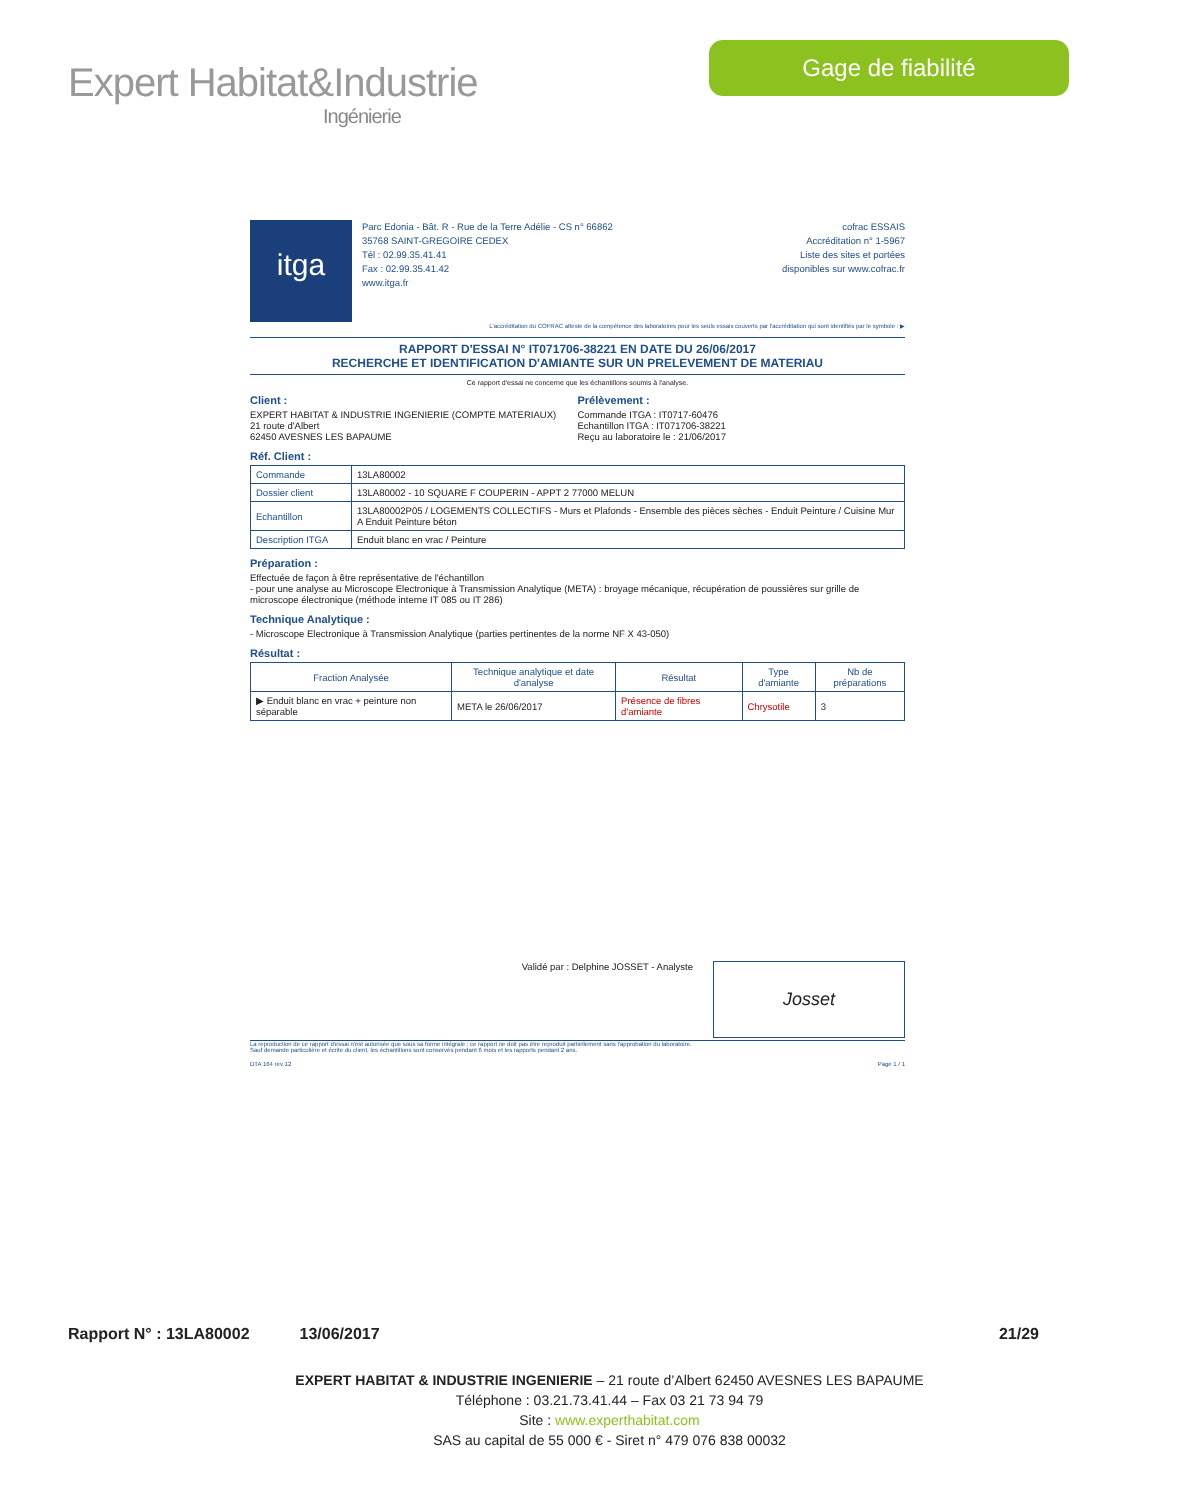Expert Habitat&Industrie
Ingénierie
Gage de fiabilité
itga
Parc Edonia - Bât. R - Rue de la Terre Adélie - CS n° 66862
35768 SAINT-GREGOIRE CEDEX
Tél : 02.99.35.41.41
Fax : 02.99.35.41.42
www.itga.fr
cofrac ESSAIS
Accréditation n° 1-5967
Liste des sites et portées
disponibles sur www.cofrac.fr
L'accréditation du COFRAC atteste de la compétence des laboratoires pour les seuls essais couverts par l'accréditation qui sont identifiés par le symbole : ▶
RAPPORT D'ESSAI N° IT071706-38221 EN DATE DU 26/06/2017
RECHERCHE ET IDENTIFICATION D'AMIANTE SUR UN PRELEVEMENT DE MATERIAU
Ce rapport d'essai ne concerne que les échantillons soumis à l'analyse.
Client :
EXPERT HABITAT & INDUSTRIE INGENIERIE (COMPTE MATERIAUX)
21 route d'Albert
62450 AVESNES LES BAPAUME
Prélèvement :
Commande ITGA : IT0717-60476
Echantillon ITGA : IT071706-38221
Reçu au laboratoire le : 21/06/2017
Réf. Client :
| Commande | 13LA80002 |
| Dossier client | 13LA80002 - 10 SQUARE F COUPERIN - APPT 2 77000 MELUN |
| Echantillon | 13LA80002P05 / LOGEMENTS COLLECTIFS - Murs et Plafonds - Ensemble des pièces sèches - Enduit Peinture / Cuisine Mur A Enduit Peinture béton |
| Description ITGA | Enduit blanc en vrac / Peinture |
Préparation :
Effectuée de façon à être représentative de l'échantillon
- pour une analyse au Microscope Electronique à Transmission Analytique (META) : broyage mécanique, récupération de poussières sur grille de microscope électronique (méthode interne IT 085 ou IT 286)
Technique Analytique :
- Microscope Electronique à Transmission Analytique (parties pertinentes de la norme NF X 43-050)
Résultat :
| Fraction Analysée | Technique analytique et date d'analyse | Résultat | Type d'amiante | Nb de préparations |
| --- | --- | --- | --- | --- |
| ▶ Enduit blanc en vrac + peinture non séparable | META le 26/06/2017 | Présence de fibres d'amiante | Chrysotile | 3 |
Validé par : Delphine JOSSET - Analyste
Josset
La reproduction de ce rapport d'essai n'est autorisée que sous sa forme intégrale ; ce rapport ne doit pas être reproduit partiellement sans l'approbation du laboratoire.
Sauf demande particulière et écrite du client, les échantillons sont conservés pendant 6 mois et les rapports pendant 2 ans.
DTA 164 rev 12 Page 1 / 1
Rapport N° : 13LA80002 13/06/2017 21/29
EXPERT HABITAT & INDUSTRIE INGENIERIE – 21 route d’Albert 62450 AVESNES LES BAPAUME
Téléphone : 03.21.73.41.44 – Fax 03 21 73 94 79
Site : www.experthabitat.com
SAS au capital de 55 000 € - Siret n° 479 076 838 00032